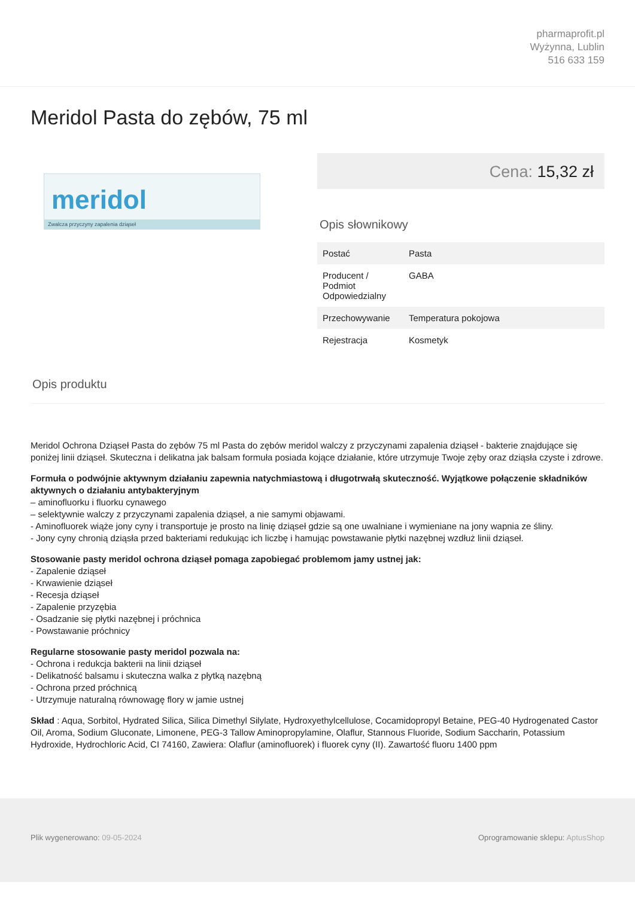pharmaprofit.pl
Wyżynna, Lublin
516 633 159
Meridol Pasta do zębów, 75 ml
meridol
Zwalcza przyczyny zapalenia dziąseł
Cena: 15,32 zł
Opis słownikowy
| Postać | Pasta |
| Producent / Podmiot Odpowiedzialny | GABA |
| Przechowywanie | Temperatura pokojowa |
| Rejestracja | Kosmetyk |
Opis produktu
Meridol Ochrona Dziąseł Pasta do zębów 75 ml Pasta do zębów meridol walczy z przyczynami zapalenia dziąseł - bakterie znajdujące się poniżej linii dziąseł. Skuteczna i delikatna jak balsam formuła posiada kojące działanie, które utrzymuje Twoje zęby oraz dziąsła czyste i zdrowe.
Formuła o podwójnie aktywnym działaniu zapewnia natychmiastową i długotrwałą skuteczność. Wyjątkowe połączenie składników aktywnych o działaniu antybakteryjnym
– aminofluorku i fluorku cynawego
– selektywnie walczy z przyczynami zapalenia dziąseł, a nie samymi objawami.
- Aminofluorek wiąże jony cyny i transportuje je prosto na linię dziąseł gdzie są one uwalniane i wymieniane na jony wapnia ze śliny.
- Jony cyny chronią dziąsła przed bakteriami redukując ich liczbę i hamując powstawanie płytki nazębnej wzdłuż linii dziąseł.
Stosowanie pasty meridol ochrona dziąseł pomaga zapobiegać problemom jamy ustnej jak:
- Zapalenie dziąseł
- Krwawienie dziąseł
- Recesja dziąseł
- Zapalenie przyzębia
- Osadzanie się płytki nazębnej i próchnica
- Powstawanie próchnicy
Regularne stosowanie pasty meridol pozwala na:
- Ochrona i redukcja bakterii na linii dziąseł
- Delikatność balsamu i skuteczna walka z płytką nazębną
- Ochrona przed próchnicą
- Utrzymuje naturalną równowagę flory w jamie ustnej
Skład : Aqua, Sorbitol, Hydrated Silica, Silica Dimethyl Silylate, Hydroxyethylcellulose, Cocamidopropyl Betaine, PEG-40 Hydrogenated Castor Oil, Aroma, Sodium Gluconate, Limonene, PEG-3 Tallow Aminopropylamine, Olaflur, Stannous Fluoride, Sodium Saccharin, Potassium Hydroxide, Hydrochloric Acid, CI 74160, Zawiera: Olaflur (aminofluorek) i fluorek cyny (II). Zawartość fluoru 1400 ppm
Plik wygenerowano: 09-05-2024 Oprogramowanie sklepu: AptusShop